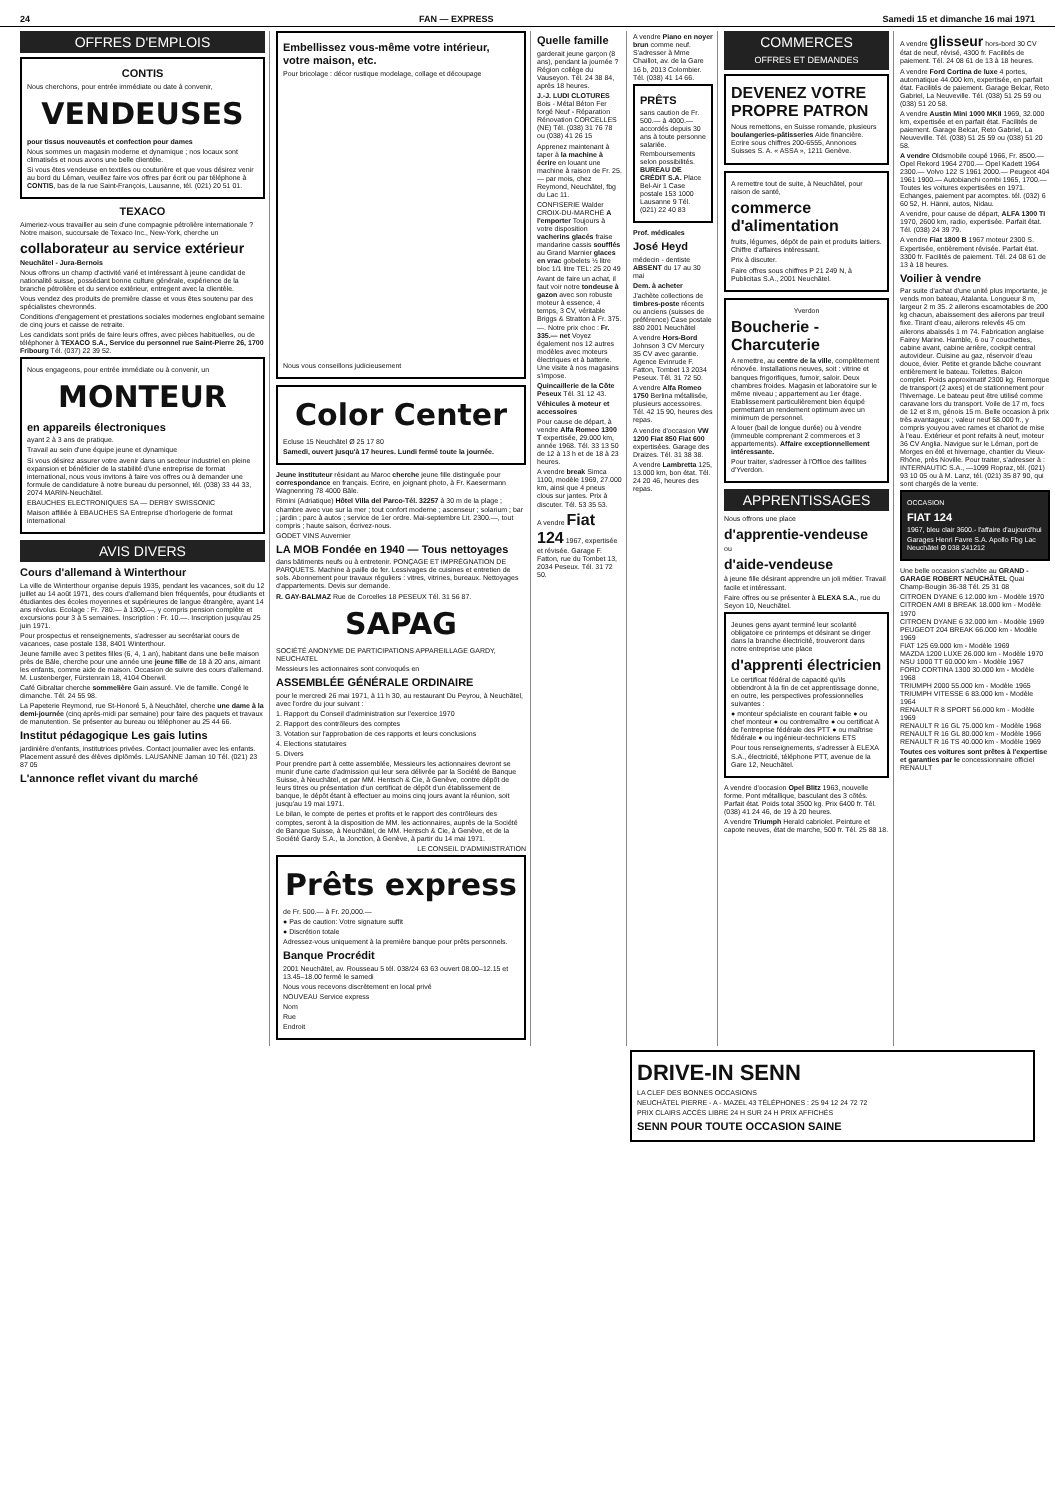24 FAN — EXPRESS Samedi 15 et dimanche 16 mai 1971
OFFRES D'EMPLOIS
CONTIS
Nous cherchons, pour entrée immédiate ou date à convenir,
VENDEUSES
pour tissus nouveautés et confection pour dames
Nous sommes un magasin moderne et dynamique ; nos locaux sont climatisés et nous avons une belle clientèle.
Si vous êtes vendeuse en textiles ou couturière et que vous désirez venir au bord du Léman, veuillez faire vos offres par écrit ou par téléphone à CONTIS, bas de la rue Saint-François, Lausanne, tél. (021) 20 51 01.
TEXACO
Aimeriez-vous travailler au sein d'une compagnie pétrolière internationale ? Notre maison, succursale de Texaco Inc., New-York, cherche un
collaborateur au service extérieur
Neuchâtel - Jura-Bernois
Nous offrons un champ d'activité varié et intéressant à jeune candidat de nationalité suisse, possédant bonne culture générale, expérience de la branche pétrolière et du service extérieur, entregent avec la clientèle.
Vous vendez des produits de première classe et vous êtes soutenu par des spécialistes chevronnés.
Conditions d'engagement et prestations sociales modernes englobant semaine de cinq jours et caisse de retraite.
Les candidats sont priés de faire leurs offres, avec pièces habituelles, ou de téléphoner à TEXACO S.A., Service du personnel rue Saint-Pierre 26, 1700 Fribourg Tél. (037) 22 39 52.
Nous engageons, pour entrée immédiate ou à convenir, un
MONTEUR
en appareils électroniques
ayant 2 à 3 ans de pratique.
Travail au sein d'une équipe jeune et dynamique
Si vous désirez assurer votre avenir dans un secteur industriel en pleine expansion et bénéficier de la stabilité d'une entreprise de format international, nous vous invitons à faire vos offres ou à demander une formule de candidature à notre bureau du personnel, tél. (038) 33 44 33, 2074 MARIN-Neuchâtel.
EBAUCHES ELECTRONIQUES SA — DERBY SWISSONIC
Maison affiliée à EBAUCHES SA Entreprise d'horlogerie de format international
AVIS DIVERS
Cours d'allemand à Winterthour
La ville de Winterthour organise depuis 1935, pendant les vacances, soit du 12 juillet au 14 août 1971, des cours d'allemand bien fréquentés, pour étudiants et étudiantes des écoles moyennes et supérieures de langue étrangère, ayant 14 ans révolus. Ecolage : Fr. 780.— à 1300.—, y compris pension complète et excursions pour 3 à 5 semaines. Inscription : Fr. 10.—. Inscription jusqu'au 25 juin 1971.
Pour prospectus et renseignements, s'adresser au secrétariat cours de vacances, case postale 138, 8401 Winterthour.
Jeune famille avec 3 petites filles (6, 4, 1 an), habitant dans une belle maison près de Bâle, cherche pour une année une jeune fille de 18 à 20 ans, aimant les enfants, comme aide de maison. Occasion de suivre des cours d'allemand. M. Lustenberger, Fürstenrain 18, 4104 Oberwil.
Café Gibraltar cherche sommelière Gain assuré. Vie de famille. Congé le dimanche. Tél. 24 55 98.
La Papeterie Reymond, rue St-Honoré 5, à Neuchâtel, cherche une dame à la demi-journée (cinq après-midi par semaine) pour faire des paquets et travaux de manutention. Se présenter au bureau ou téléphoner au 25 44 66.
Institut pédagogique Les gais lutins
jardinière d'enfants, institutrices privées. Contact journalier avec les enfants. Placement assuré des élèves diplômés. LAUSANNE Jaman 10 Tél. (021) 23 87 05
L'annonce reflet vivant du marché
Embellissez vous-même votre intérieur, votre maison, etc.
Pour bricolage : décor rustique modelage, collage et découpage
Nous vous conseillons judicieusement
Color Center
Ecluse 15 Neuchâtel Ø 25 17 80
Samedi, ouvert jusqu'à 17 heures. Lundi fermé toute la journée.
Jeune instituteur résidant au Maroc cherche jeune fille distinguée pour correspondance en français. Ecrire, en joignant photo, à Fr. Kaesermann Wagnenring 78 4000 Bâle.
Rimini (Adriatique) Hôtel Villa del Parco-Tél. 32257 à 30 m de la plage ; chambre avec vue sur la mer ; tout confort moderne ; ascenseur ; solarium ; bar ; jardin ; parc à autos ; service de 1er ordre. Mai-septembre Lit. 2300.—, tout compris ; haute saison, écrivez-nous.
GODET VINS Auvernier
LA MOB Fondée en 1940 — Tous nettoyages
dans bâtiments neufs ou à entretenir. PONÇAGE ET IMPRÉGNATION DE PARQUETS. Machine à paille de fer. Lessivages de cuisines et entretien de sols. Abonnement pour travaux réguliers : vitres, vitrines, bureaux. Nettoyages d'appartements. Devis sur demande.
R. GAY-BALMAZ Rue de Corcelles 18 PESEUX Tél. 31 56 87.
SAPAG
SOCIÉTÉ ANONYME DE PARTICIPATIONS APPAREILLAGE GARDY, NEUCHATEL
Messieurs les actionnaires sont convoqués en
ASSEMBLÉE GÉNÉRALE ORDINAIRE
pour le mercredi 26 mai 1971, à 11 h 30, au restaurant Du Peyrou, à Neuchâtel, avec l'ordre du jour suivant :
1. Rapport du Conseil d'administration sur l'exercice 1970
2. Rapport des contrôleurs des comptes
3. Votation sur l'approbation de ces rapports et leurs conclusions
4. Elections statutaires
5. Divers
Pour prendre part à cette assemblée, Messieurs les actionnaires devront se munir d'une carte d'admission qui leur sera délivrée par la Société de Banque Suisse, à Neuchâtel, et par MM. Hentsch & Cie, à Genève, contre dépôt de leurs titres ou présentation d'un certificat de dépôt d'un établissement de banque, le dépôt étant à effectuer au moins cinq jours avant la réunion, soit jusqu'au 19 mai 1971.
Le bilan, le compte de pertes et profits et le rapport des contrôleurs des comptes, seront à la disposition de MM. les actionnaires, auprès de la Société de Banque Suisse, à Neuchâtel, de MM. Hentsch & Cie, à Genève, et de la Société Gardy S.A., la Jonction, à Genève, à partir du 14 mai 1971.
LE CONSEIL D'ADMINISTRATION
Prêts express
de Fr. 500.— à Fr. 20,000.—
● Pas de caution: Votre signature suffit
● Discrétion totale
Adressez-vous uniquement à la première banque pour prêts personnels.
Banque Procrédit
2001 Neuchâtel, av. Rousseau 5 tél. 038/24 63 63 ouvert 08.00–12.15 et 13.45–18.00 fermé le samedi
Nous vous recevons discrètement en local privé
NOUVEAU Service express
Nom
Rue
Endroit
Quelle famille
garderait jeune garçon (8 ans), pendant la journée ? Région collège du Vauseyon. Tél. 24 38 84, après 18 heures.
J.-J. LUDI CLOTURES Bois - Métal Béton Fer forgé Neuf - Réparation Rénovation CORCELLES (NE) Tél. (038) 31 76 78 ou (038) 41 26 15
Apprenez maintenant à taper à la machine à écrire en louant une machine à raison de Fr. 25.— par mois, chez Reymond, Neuchâtel, fbg du Lac 11.
CONFISERIE Walder CROIX-DU-MARCHÉ A l'emporter Toujours à votre disposition vacherins glacés fraise mandarine cassis soufflés au Grand Marnier glaces en vrac gobelets ½ litre bloc 1/1 litre TEL: 25 20 49
Avant de faire un achat, il faut voir notre tondeuse à gazon avec son robuste moteur à essence, 4 temps, 3 CV, véritable Briggs & Stratton à Fr. 375.—. Notre prix choc : Fr. 335.— net Voyez également nos 12 autres modèles avec moteurs électriques et à batterie. Une visite à nos magasins s'impose.
Quincaillerie de la Côte Peseux Tél. 31 12 43.
Véhicules à moteur et accessoires
Pour cause de départ, à vendre Alfa Romeo 1300 T expertisée, 29.000 km, année 1968. Tél. 33 13 50 de 12 à 13 h et de 18 à 23 heures.
A vendre break Simca 1100, modèle 1969, 27.000 km, ainsi que 4 pneus clous sur jantes. Prix à discuter. Tél. 53 35 53.
A vendre Fiat 124 1967, expertisée et révisée. Garage F. Fatton, rue du Tombet 13, 2034 Peseux. Tél. 31 72 50.
A vendre Piano en noyer brun comme neuf. S'adresser à Mme Chaillot, av. de la Gare 16 b, 2013 Colombier. Tél. (038) 41 14 66.
PRÊTS
sans caution de Fr. 500.— à 4000.— accordés depuis 30 ans à toute personne salariée. Remboursements selon possibilités. BUREAU DE CRÉDIT S.A. Place Bel-Air 1 Case postale 153 1000 Lausanne 9 Tél. (021) 22 40 83
Prof. médicales
José Heyd
médecin - dentiste ABSENT du 17 au 30 mai
Dem. à acheter
J'achète collections de timbres-poste récents ou anciens (suisses de préférence) Case postale 880 2001 Neuchâtel
A vendre Hors-Bord Johnson 3 CV Mercury 35 CV avec garantie. Agence Evinrude F. Fatton, Tombet 13 2034 Peseux. Tél. 31 72 50.
A vendre Alfa Romeo 1750 Berlina métallisée, plusieurs accessoires. Tél. 42 15 90, heures des repas.
A vendre d'occasion VW 1200 Fiat 850 Fiat 600 expertisées. Garage des Draizes. Tél. 31 38 38.
A vendre Lambretta 125, 13.000 km, bon état. Tél. 24 20 46, heures des repas.
COMMERCES
OFFRES ET DEMANDES
DEVENEZ VOTRE PROPRE PATRON
Nous remettons, en Suisse romande, plusieurs boulangeries-pâtisseries Aide financière. Ecrire sous chiffres 200-6555, Annonces Suisses S. A. « ASSA », 1211 Genève.
A remettre tout de suite, à Neuchâtel, pour raison de santé,
commerce d'alimentation
fruits, légumes, dépôt de pain et produits laitiers. Chiffre d'affaires intéressant.
Prix à discuter.
Faire offres sous chiffres P 21 249 N, à Publicitas S.A., 2001 Neuchâtel.
Yverdon
Boucherie - Charcuterie
A remettre, au centre de la ville, complètement rénovée. Installations neuves, soit : vitrine et banques frigorifiques, fumoir, saloir. Deux chambres froides. Magasin et laboratoire sur le même niveau ; appartement au 1er étage. Etablissement particulièrement bien équipé permettant un rendement optimum avec un minimum de personnel.
A louer (bail de longue durée) ou à vendre (immeuble comprenant 2 commerces et 3 appartements). Affaire exceptionnellement intéressante.
Pour traiter, s'adresser à l'Office des faillites d'Yverdon.
APPRENTISSAGES
Nous offrons une place
d'apprentie-vendeuse
ou
d'aide-vendeuse
à jeune fille désirant apprendre un joli métier. Travail facile et intéressant.
Faire offres ou se présenter à ELEXA S.A., rue du Seyon 10, Neuchâtel.
Jeunes gens ayant terminé leur scolarité obligatoire ce printemps et désirant se diriger dans la branche électricité, trouveront dans notre entreprise une place
d'apprenti électricien
Le certificat fédéral de capacité qu'ils obtiendront à la fin de cet apprentissage donne, en outre, les perspectives professionnelles suivantes :
● monteur spécialiste en courant faible ● ou chef monteur ● ou contremaître ● ou certificat A de l'entreprise fédérale des PTT ● ou maîtrise fédérale ● ou ingénieur-techniciens ETS
Pour tous renseignements, s'adresser à ELEXA S.A., électricité, téléphone PTT, avenue de la Gare 12, Neuchâtel.
A vendre d'occasion Opel Blitz 1963, nouvelle forme. Pont métallique, basculant des 3 côtés. Parfait état. Poids total 3500 kg. Prix 6400 fr. Tél. (038) 41 24 46, de 19 à 20 heures.
A vendre Triumph Herald cabriolet. Peinture et capote neuves, état de marche, 500 fr. Tél. 25 88 18.
A vendre glisseur hors-bord 30 CV état de neuf, révisé, 4300 fr. Facilités de paiement. Tél. 24 08 61 de 13 à 18 heures.
A vendre Ford Cortina de luxe 4 portes, automatique 44.000 km, expertisée, en parfait état. Facilités de paiement. Garage Belcar, Reto Gabriel, La Neuveville. Tél. (038) 51 25 59 ou (038) 51 20 58.
A vendre Austin Mini 1000 MKII 1969, 32.000 km, expertisée et en parfait état. Facilités de paiement. Garage Belcar, Reto Gabriel, La Neuveville. Tél. (038) 51 25 59 ou (038) 51 20 58.
A vendre Oldsmobile coupé 1966, Fr. 8500.— Opel Rekord 1964 2700.— Opel Kadett 1964 2300.— Volvo 122 S 1961 2000.— Peugeot 404 1961 1900.— Autobianchi combi 1965, 1700.— Toutes les voitures expertisées en 1971. Echanges, paiement par acomptes. tél. (032) 6 60 52, H. Hänni, autos, Nidau.
A vendre, pour cause de départ, ALFA 1300 TI 1970, 2600 km, radio, expertisée. Parfait état. Tél. (038) 24 39 79.
A vendre Fiat 1800 B 1967 moteur 2300 S. Expertisée, entièrement révisée. Parfait état. 3300 fr. Facilités de paiement. Tél. 24 08 61 de 13 à 18 heures.
Voilier à vendre
Par suite d'achat d'une unité plus importante, je vends mon bateau, Atalanta. Longueur 8 m, largeur 2 m 35. 2 ailerons escamotables de 200 kg chacun, abaissement des ailerons par treuil fixe. Tirant d'eau, ailerons relevés 45 cm ailerons abaissés 1 m 74. Fabrication anglaise Fairey Marine. Hamble, 6 ou 7 couchettes, cabine avant, cabine arrière, cockpit central autovideur. Cuisine au gaz, réservoir d'eau douce, évier. Petite et grande bâche couvrant entièrement le bateau. Toilettes. Balcon complet. Poids approximatif 2300 kg. Remorque de transport (2 axes) et de stationnement pour l'hivernage. Le bateau peut être utilisé comme caravane lors du transport. Voile de 17 m, focs de 12 et 8 m, génois 15 m. Belle occasion à prix très avantageux ; valeur neuf 58.000 fr., y compris youyou avec rames et chariot de mise à l'eau. Extérieur et pont refaits à neuf, moteur 36 CV Anglia. Navigue sur le Léman, port de Morges en été et hivernage, chantier du Vieux-Rhône, près Noville. Pour traiter, s'adresser à : INTERNAUTIC S.A., —1099 Ropraz, tél. (021) 93 10 05 ou à M. Lanz, tél. (021) 35 87 90, qui sont chargés de la vente.
OCCASION
FIAT 124
1967, bleu clair 3600.- l'affaire d'aujourd'hui
Garages Henri Favre S.A. Apollo Fbg Lac Neuchâtel Ø 038 241212
Une belle occasion s'achète au GRAND - GARAGE ROBERT NEUCHÂTEL Quai Champ-Bougin 36-38 Tél. 25 31 08
CITROEN DYANE 6 12.000 km - Modèle 1970
CITROEN AMI 8 BREAK 18.000 km - Modèle 1970
CITROEN DYANE 6 32.000 km - Modèle 1969
PEUGEOT 204 BREAK 66.000 km - Modèle 1969
FIAT 125 69.000 km - Modèle 1969
MAZDA 1200 LUXE 26.000 km - Modèle 1970
NSU 1000 TT 60.000 km - Modèle 1967
FORD CORTINA 1300 30.000 km - Modèle 1968
TRIUMPH 2000 55.000 km - Modèle 1965
TRIUMPH VITESSE 6 83.000 km - Modèle 1964
RENAULT R 8 SPORT 56.000 km - Modèle 1969
RENAULT R 16 GL 75.000 km - Modèle 1968
RENAULT R 16 GL 80.000 km - Modèle 1966
RENAULT R 16 TS 40.000 km - Modèle 1969
Toutes ces voitures sont prêtes à l'expertise et garanties par le concessionnaire officiel RENAULT
DRIVE-IN SENN
LA CLEF DES BONNES OCCASIONS
NEUCHÂTEL PIERRE - A - MAZEL 43 TÉLÉPHONES : 25 94 12 24 72 72
PRIX CLAIRS ACCÈS LIBRE 24 H SUR 24 H PRIX AFFICHÉS
SENN POUR TOUTE OCCASION SAINE